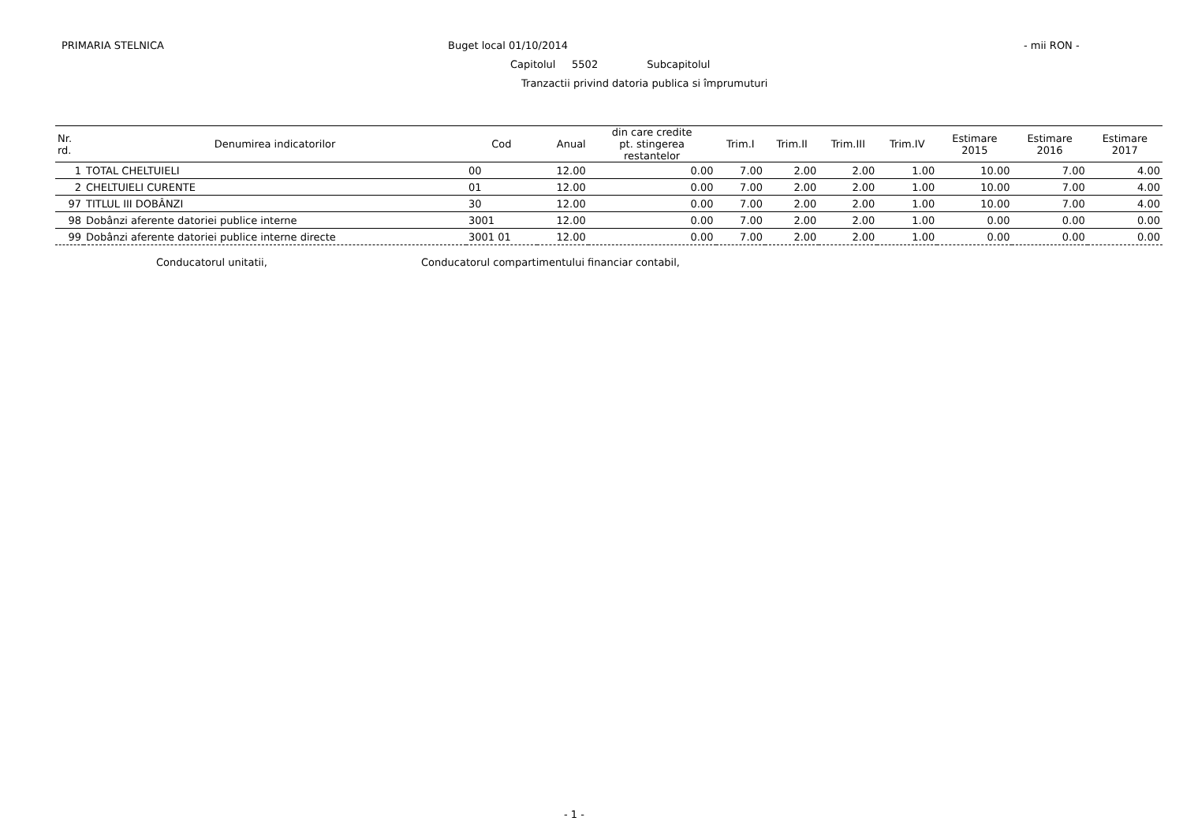PRIMARIA STELNICA Buget local 01/10/2014 - mii RON -
Capitolul 5502 Subcapitolul
Tranzactii privind datoria publica si împrumuturi
| Nr. rd. | Denumirea indicatorilor | Cod | Anual | din care credite pt. stingerea restantelor | Trim.I | Trim.II | Trim.III | Trim.IV | Estimare 2015 | Estimare 2016 | Estimare 2017 |
| --- | --- | --- | --- | --- | --- | --- | --- | --- | --- | --- | --- |
| 1 | TOTAL CHELTUIELI | 00 | 12.00 | 0.00 | 7.00 | 2.00 | 2.00 | 1.00 | 10.00 | 7.00 | 4.00 |
| 2 | CHELTUIELI CURENTE | 01 | 12.00 | 0.00 | 7.00 | 2.00 | 2.00 | 1.00 | 10.00 | 7.00 | 4.00 |
| 97 | TITLUL III DOBÂNZI | 30 | 12.00 | 0.00 | 7.00 | 2.00 | 2.00 | 1.00 | 10.00 | 7.00 | 4.00 |
| 98 | Dobânzi aferente datoriei publice interne | 3001 | 12.00 | 0.00 | 7.00 | 2.00 | 2.00 | 1.00 | 0.00 | 0.00 | 0.00 |
| 99 | Dobânzi aferente datoriei publice interne directe | 3001 01 | 12.00 | 0.00 | 7.00 | 2.00 | 2.00 | 1.00 | 0.00 | 0.00 | 0.00 |
Conducatorul unitatii,
Conducatorul compartimentului financiar contabil,
- 1 -